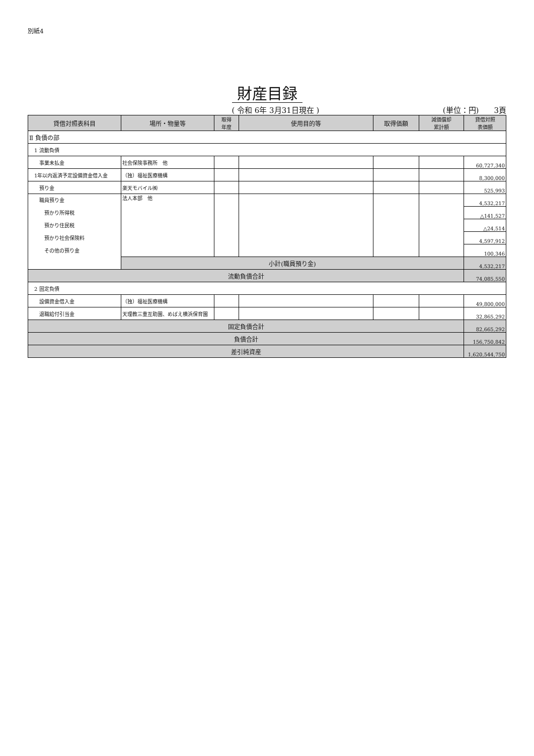別紙4
財産目録
( 令和 6年 3月31日現在 ) (単位：円)　　3頁
| 貸借対照表科目 | 場所・物量等 | 取得 年度 | 使用目的等 | 取得価額 | 減価償却 累計額 | 貸借対照 表価額 |
| --- | --- | --- | --- | --- | --- | --- |
| Ⅱ 負債の部 | | | | | | |
| 1 流動負債 | | | | | | |
| 事業未払金 | 社会保険事務所 他 | | | | | 60,727,340 |
| 1年以内返済予定設備資金借入金 | （独）福祉医療機構 | | | | | 8,300,000 |
| 預り金 | 楽天モバイル㈱ | | | | | 525,993 |
| 職員預り金 預かり所得税 預かり住民税 預かり社会保険料 その他の預り金 | 法人本部 他 | | | | | 4,532,217 |
| | | | | | | △141,527 |
| | | | | | | △24,514 |
| | | | | | | 4,597,912 |
| | | | | | | 100,346 |
| | 小計(職員預り金) | | | | | 4,532,217 |
| 流動負債合計 | | | | | | 74,085,550 |
| 2 固定負債 | | | | | | |
| 設備資金借入金 | （独）福祉医療機構 | | | | | 49,800,000 |
| 退職給付引当金 | 天理教三重互助園、めばえ横浜保育園 | | | | | 32,865,292 |
| 固定負債合計 | | | | | | 82,665,292 |
| 負債合計 | | | | | | 156,750,842 |
| 差引純資産 | | | | | | 1,620,544,750 |